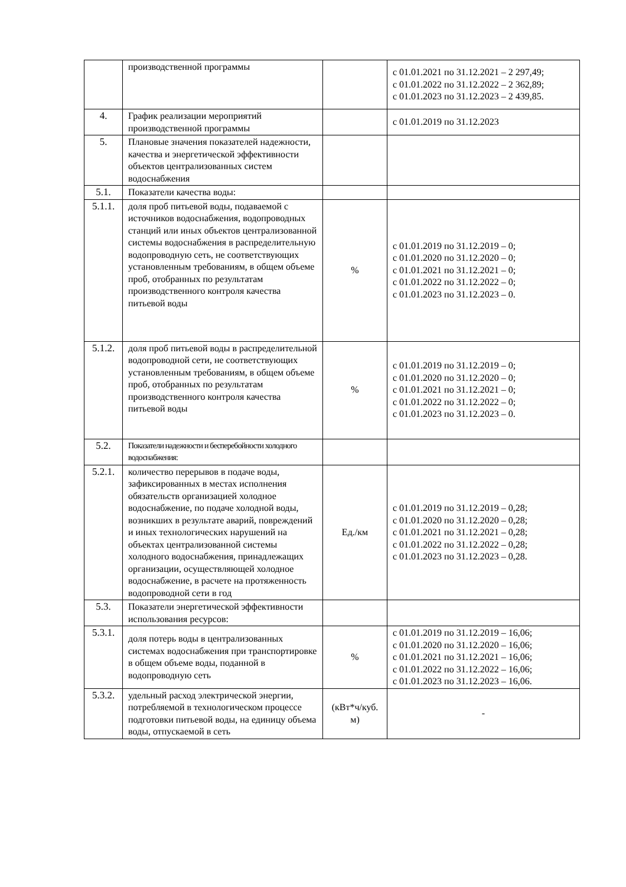| | производственной программы | | с 01.01.2021 по 31.12.2021 – 2 297,49; с 01.01.2022 по 31.12.2022 – 2 362,89; с 01.01.2023 по 31.12.2023 – 2 439,85. |
| 4. | График реализации мероприятий производственной программы | | с 01.01.2019 по 31.12.2023 |
| 5. | Плановые значения показателей надежности, качества и энергетической эффективности объектов централизованных систем водоснабжения | | |
| 5.1. | Показатели качества воды: | | |
| 5.1.1. | доля проб питьевой воды, подаваемой с источников водоснабжения, водопроводных станций или иных объектов централизованной системы водоснабжения в распределительную водопроводную сеть, не соответствующих установленным требованиям, в общем объеме проб, отобранных по результатам производственного контроля качества питьевой воды | % | с 01.01.2019 по 31.12.2019 – 0; с 01.01.2020 по 31.12.2020 – 0; с 01.01.2021 по 31.12.2021 – 0; с 01.01.2022 по 31.12.2022 – 0; с 01.01.2023 по 31.12.2023 – 0. |
| 5.1.2. | доля проб питьевой воды в распределительной водопроводной сети, не соответствующих установленным требованиям, в общем объеме проб, отобранных по результатам производственного контроля качества питьевой воды | % | с 01.01.2019 по 31.12.2019 – 0; с 01.01.2020 по 31.12.2020 – 0; с 01.01.2021 по 31.12.2021 – 0; с 01.01.2022 по 31.12.2022 – 0; с 01.01.2023 по 31.12.2023 – 0. |
| 5.2. | Показатели надежности и бесперебойности холодного водоснабжения: | | |
| 5.2.1. | количество перерывов в подаче воды, зафиксированных в местах исполнения обязательств организацией холодное водоснабжение, по подаче холодной воды, возникших в результате аварий, повреждений и иных технологических нарушений на объектах централизованной системы холодного водоснабжения, принадлежащих организации, осуществляющей холодное водоснабжение, в расчете на протяженность водопроводной сети в год | Ед./км | с 01.01.2019 по 31.12.2019 – 0,28; с 01.01.2020 по 31.12.2020 – 0,28; с 01.01.2021 по 31.12.2021 – 0,28; с 01.01.2022 по 31.12.2022 – 0,28; с 01.01.2023 по 31.12.2023 – 0,28. |
| 5.3. | Показатели энергетической эффективности использования ресурсов: | | |
| 5.3.1. | доля потерь воды в централизованных системах водоснабжения при транспортировке в общем объеме воды, поданной в водопроводную сеть | % | с 01.01.2019 по 31.12.2019 – 16,06; с 01.01.2020 по 31.12.2020 – 16,06; с 01.01.2021 по 31.12.2021 – 16,06; с 01.01.2022 по 31.12.2022 – 16,06; с 01.01.2023 по 31.12.2023 – 16,06. |
| 5.3.2. | удельный расход электрической энергии, потребляемой в технологическом процессе подготовки питьевой воды, на единицу объема воды, отпускаемой в сеть | (кВт*ч/куб. м) | - |